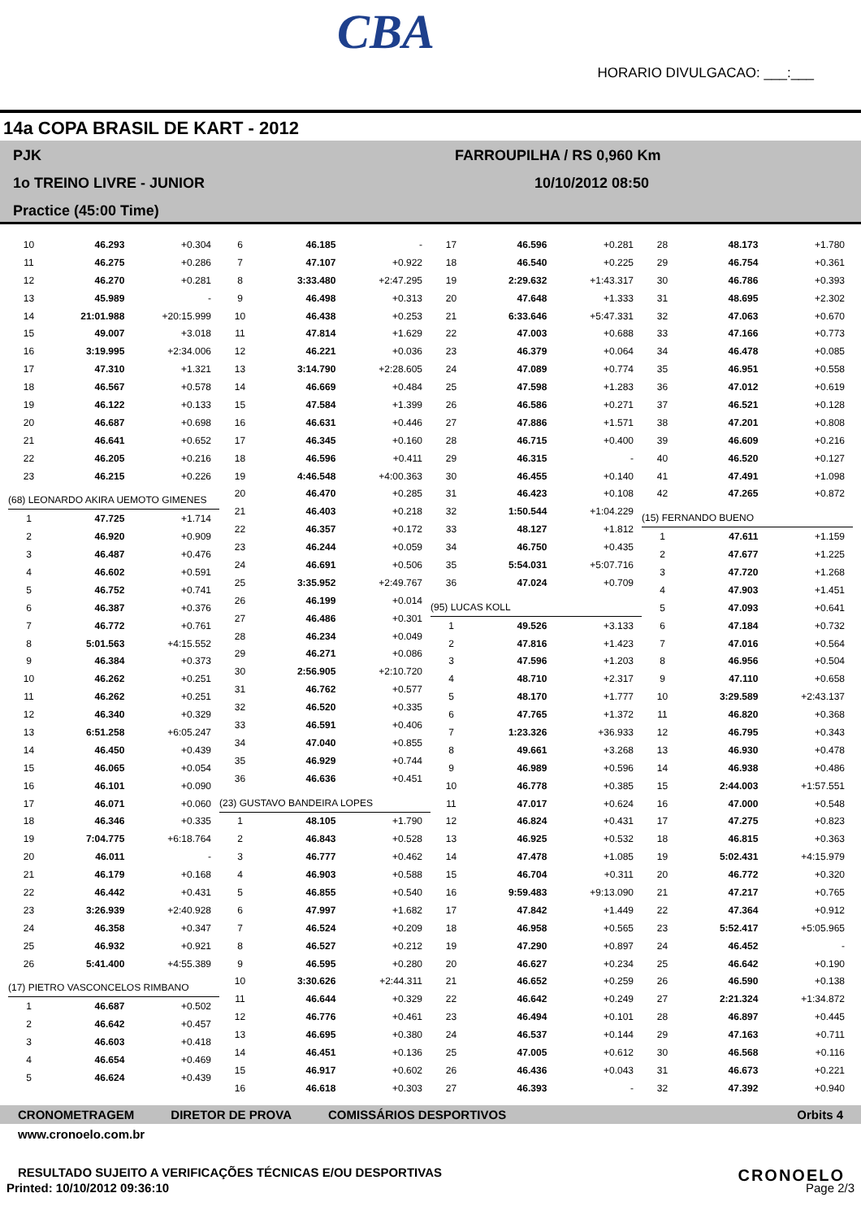CBA
HORARIO DIVULGACAO: ___:___
14a COPA BRASIL DE KART - 2012
PJK
1o TREINO LIVRE - JUNIOR
Practice (45:00 Time)
FARROUPILHA / RS 0,960 Km
10/10/2012 08:50
| 10 | 46.293 | +0.304 |
| 11 | 46.275 | +0.286 |
| 12 | 46.270 | +0.281 |
| 13 | 45.989 | - |
| 14 | 21:01.988 | +20:15.999 |
| 15 | 49.007 | +3.018 |
| 16 | 3:19.995 | +2:34.006 |
| 17 | 47.310 | +1.321 |
| 18 | 46.567 | +0.578 |
| 19 | 46.122 | +0.133 |
| 20 | 46.687 | +0.698 |
| 21 | 46.641 | +0.652 |
| 22 | 46.205 | +0.216 |
| 23 | 46.215 | +0.226 |
| (68) LEONARDO AKIRA UEMOTO GIMENES | | |
| 1 | 47.725 | +1.714 |
| 2 | 46.920 | +0.909 |
| 3 | 46.487 | +0.476 |
| 4 | 46.602 | +0.591 |
| 5 | 46.752 | +0.741 |
| 6 | 46.387 | +0.376 |
| 7 | 46.772 | +0.761 |
| 8 | 5:01.563 | +4:15.552 |
| 9 | 46.384 | +0.373 |
| 10 | 46.262 | +0.251 |
| 11 | 46.262 | +0.251 |
| 12 | 46.340 | +0.329 |
| 13 | 6:51.258 | +6:05.247 |
| 14 | 46.450 | +0.439 |
| 15 | 46.065 | +0.054 |
| 16 | 46.101 | +0.090 |
| 17 | 46.071 | +0.060 |
| 18 | 46.346 | +0.335 |
| 19 | 7:04.775 | +6:18.764 |
| 20 | 46.011 | - |
| 21 | 46.179 | +0.168 |
| 22 | 46.442 | +0.431 |
| 23 | 3:26.939 | +2:40.928 |
| 24 | 46.358 | +0.347 |
| 25 | 46.932 | +0.921 |
| 26 | 5:41.400 | +4:55.389 |
| (17) PIETRO VASCONCELOS RIMBANO | | |
| 1 | 46.687 | +0.502 |
| 2 | 46.642 | +0.457 |
| 3 | 46.603 | +0.418 |
| 4 | 46.654 | +0.469 |
| 5 | 46.624 | +0.439 |
| 6 | 46.185 | - |
| 7 | 47.107 | +0.922 |
| 8 | 3:33.480 | +2:47.295 |
| 9 | 46.498 | +0.313 |
| 10 | 46.438 | +0.253 |
| 11 | 47.814 | +1.629 |
| 12 | 46.221 | +0.036 |
| 13 | 3:14.790 | +2:28.605 |
| 14 | 46.669 | +0.484 |
| 15 | 47.584 | +1.399 |
| 16 | 46.631 | +0.446 |
| 17 | 46.345 | +0.160 |
| 18 | 46.596 | +0.411 |
| 19 | 4:46.548 | +4:00.363 |
| 20 | 46.470 | +0.285 |
| 21 | 46.403 | +0.218 |
| 22 | 46.357 | +0.172 |
| 23 | 46.244 | +0.059 |
| 24 | 46.691 | +0.506 |
| 25 | 3:35.952 | +2:49.767 |
| 26 | 46.199 | +0.014 |
| 27 | 46.486 | +0.301 |
| 28 | 46.234 | +0.049 |
| 29 | 46.271 | +0.086 |
| 30 | 2:56.905 | +2:10.720 |
| 31 | 46.762 | +0.577 |
| 32 | 46.520 | +0.335 |
| 33 | 46.591 | +0.406 |
| 34 | 47.040 | +0.855 |
| 35 | 46.929 | +0.744 |
| 36 | 46.636 | +0.451 |
| (23) GUSTAVO BANDEIRA LOPES | | |
| 1 | 48.105 | +1.790 |
| 2 | 46.843 | +0.528 |
| 3 | 46.777 | +0.462 |
| 4 | 46.903 | +0.588 |
| 5 | 46.855 | +0.540 |
| 6 | 47.997 | +1.682 |
| 7 | 46.524 | +0.209 |
| 8 | 46.527 | +0.212 |
| 9 | 46.595 | +0.280 |
| 10 | 3:30.626 | +2:44.311 |
| 11 | 46.644 | +0.329 |
| 12 | 46.776 | +0.461 |
| 13 | 46.695 | +0.380 |
| 14 | 46.451 | +0.136 |
| 15 | 46.917 | +0.602 |
| 16 | 46.618 | +0.303 |
| 17 | 46.596 | +0.281 |
| 18 | 46.540 | +0.225 |
| 19 | 2:29.632 | +1:43.317 |
| 20 | 47.648 | +1.333 |
| 21 | 6:33.646 | +5:47.331 |
| 22 | 47.003 | +0.688 |
| 23 | 46.379 | +0.064 |
| 24 | 47.089 | +0.774 |
| 25 | 47.598 | +1.283 |
| 26 | 46.586 | +0.271 |
| 27 | 47.886 | +1.571 |
| 28 | 46.715 | +0.400 |
| 29 | 46.315 | - |
| 30 | 46.455 | +0.140 |
| 31 | 46.423 | +0.108 |
| 32 | 1:50.544 | +1:04.229 |
| 33 | 48.127 | +1.812 |
| 34 | 46.750 | +0.435 |
| 35 | 5:54.031 | +5:07.716 |
| 36 | 47.024 | +0.709 |
| (95) LUCAS KOLL | | |
| 1 | 49.526 | +3.133 |
| 2 | 47.816 | +1.423 |
| 3 | 47.596 | +1.203 |
| 4 | 48.710 | +2.317 |
| 5 | 48.170 | +1.777 |
| 6 | 47.765 | +1.372 |
| 7 | 1:23.326 | +36.933 |
| 8 | 49.661 | +3.268 |
| 9 | 46.989 | +0.596 |
| 10 | 46.778 | +0.385 |
| 11 | 47.017 | +0.624 |
| 12 | 46.824 | +0.431 |
| 13 | 46.925 | +0.532 |
| 14 | 47.478 | +1.085 |
| 15 | 46.704 | +0.311 |
| 16 | 9:59.483 | +9:13.090 |
| 17 | 47.842 | +1.449 |
| 18 | 46.958 | +0.565 |
| 19 | 47.290 | +0.897 |
| 20 | 46.627 | +0.234 |
| 21 | 46.652 | +0.259 |
| 22 | 46.642 | +0.249 |
| 23 | 46.494 | +0.101 |
| 24 | 46.537 | +0.144 |
| 25 | 47.005 | +0.612 |
| 26 | 46.436 | +0.043 |
| 27 | 46.393 | - |
| 28 | 48.173 | +1.780 |
| 29 | 46.754 | +0.361 |
| 30 | 46.786 | +0.393 |
| 31 | 48.695 | +2.302 |
| 32 | 47.063 | +0.670 |
| 33 | 47.166 | +0.773 |
| 34 | 46.478 | +0.085 |
| 35 | 46.951 | +0.558 |
| 36 | 47.012 | +0.619 |
| 37 | 46.521 | +0.128 |
| 38 | 47.201 | +0.808 |
| 39 | 46.609 | +0.216 |
| 40 | 46.520 | +0.127 |
| 41 | 47.491 | +1.098 |
| 42 | 47.265 | +0.872 |
| (15) FERNANDO BUENO | | |
| 1 | 47.611 | +1.159 |
| 2 | 47.677 | +1.225 |
| 3 | 47.720 | +1.268 |
| 4 | 47.903 | +1.451 |
| 5 | 47.093 | +0.641 |
| 6 | 47.184 | +0.732 |
| 7 | 47.016 | +0.564 |
| 8 | 46.956 | +0.504 |
| 9 | 47.110 | +0.658 |
| 10 | 3:29.589 | +2:43.137 |
| 11 | 46.820 | +0.368 |
| 12 | 46.795 | +0.343 |
| 13 | 46.930 | +0.478 |
| 14 | 46.938 | +0.486 |
| 15 | 2:44.003 | +1:57.551 |
| 16 | 47.000 | +0.548 |
| 17 | 47.275 | +0.823 |
| 18 | 46.815 | +0.363 |
| 19 | 5:02.431 | +4:15.979 |
| 20 | 46.772 | +0.320 |
| 21 | 47.217 | +0.765 |
| 22 | 47.364 | +0.912 |
| 23 | 5:52.417 | +5:05.965 |
| 24 | 46.452 | - |
| 25 | 46.642 | +0.190 |
| 26 | 46.590 | +0.138 |
| 27 | 2:21.324 | +1:34.872 |
| 28 | 46.897 | +0.445 |
| 29 | 47.163 | +0.711 |
| 30 | 46.568 | +0.116 |
| 31 | 46.673 | +0.221 |
| 32 | 47.392 | +0.940 |
CRONOMETRAGEM DIRETOR DE PROVA COMISSÁRIOS DESPORTIVOS Orbits 4
www.cronoelo.com.br
RESULTADO SUJEITO A VERIFICAÇÕES TÉCNICAS E/OU DESPORTIVAS
Printed: 10/10/2012 09:36:10 Page 2/3
CRONOELO